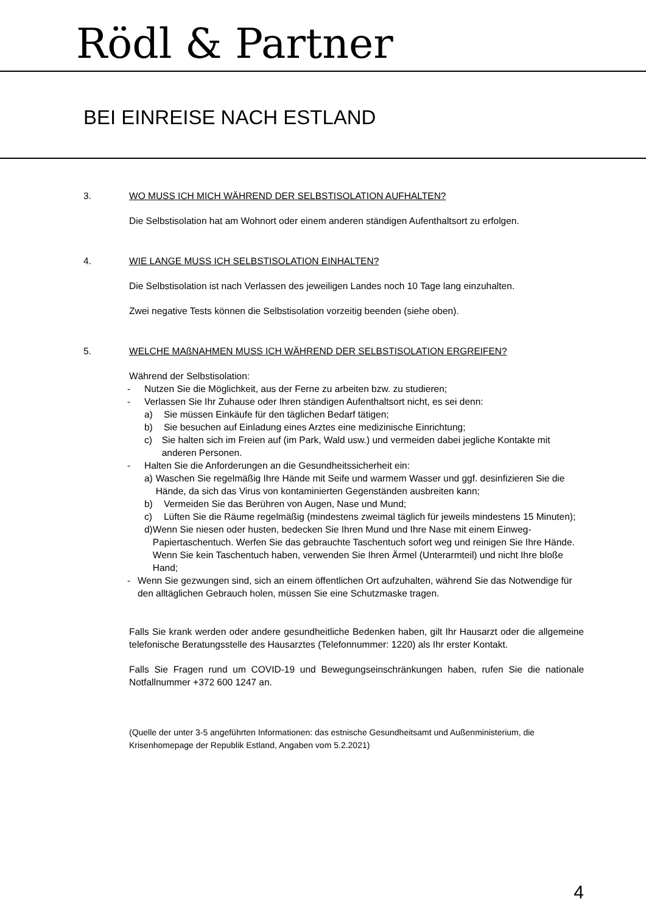Rödl & Partner
BEI EINREISE NACH ESTLAND
3. WO MUSS ICH MICH WÄHREND DER SELBSTISOLATION AUFHALTEN?
Die Selbstisolation hat am Wohnort oder einem anderen ständigen Aufenthaltsort zu erfolgen.
4. WIE LANGE MUSS ICH SELBSTISOLATION EINHALTEN?
Die Selbstisolation ist nach Verlassen des jeweiligen Landes noch 10 Tage lang einzuhalten.
Zwei negative Tests können die Selbstisolation vorzeitig beenden (siehe oben).
5. WELCHE MAßNAHMEN MUSS ICH WÄHREND DER SELBSTISOLATION ERGREIFEN?
Während der Selbstisolation:
- Nutzen Sie die Möglichkeit, aus der Ferne zu arbeiten bzw. zu studieren;
- Verlassen Sie Ihr Zuhause oder Ihren ständigen Aufenthaltsort nicht, es sei denn:
a) Sie müssen Einkäufe für den täglichen Bedarf tätigen;
b) Sie besuchen auf Einladung eines Arztes eine medizinische Einrichtung;
c) Sie halten sich im Freien auf (im Park, Wald usw.) und vermeiden dabei jegliche Kontakte mit anderen Personen.
- Halten Sie die Anforderungen an die Gesundheitssicherheit ein:
a) Waschen Sie regelmäßig Ihre Hände mit Seife und warmem Wasser und ggf. desinfizieren Sie die Hände, da sich das Virus von kontaminierten Gegenständen ausbreiten kann;
b) Vermeiden Sie das Berühren von Augen, Nase und Mund;
c) Lüften Sie die Räume regelmäßig (mindestens zweimal täglich für jeweils mindestens 15 Minuten);
d) Wenn Sie niesen oder husten, bedecken Sie Ihren Mund und Ihre Nase mit einem Einweg-Papiertaschentuch. Werfen Sie das gebrauchte Taschentuch sofort weg und reinigen Sie Ihre Hände. Wenn Sie kein Taschentuch haben, verwenden Sie Ihren Ärmel (Unterarmteil) und nicht Ihre bloße Hand;
- Wenn Sie gezwungen sind, sich an einem öffentlichen Ort aufzuhalten, während Sie das Notwendige für den alltäglichen Gebrauch holen, müssen Sie eine Schutzmaske tragen.
Falls Sie krank werden oder andere gesundheitliche Bedenken haben, gilt Ihr Hausarzt oder die allgemeine telefonische Beratungsstelle des Hausarztes (Telefonnummer: 1220) als Ihr erster Kontakt.
Falls Sie Fragen rund um COVID-19 und Bewegungseinschränkungen haben, rufen Sie die nationale Notfallnummer +372 600 1247 an.
(Quelle der unter 3-5 angeführten Informationen: das estnische Gesundheitsamt und Außenministerium, die Krisenhomepage der Republik Estland, Angaben vom 5.2.2021)
4